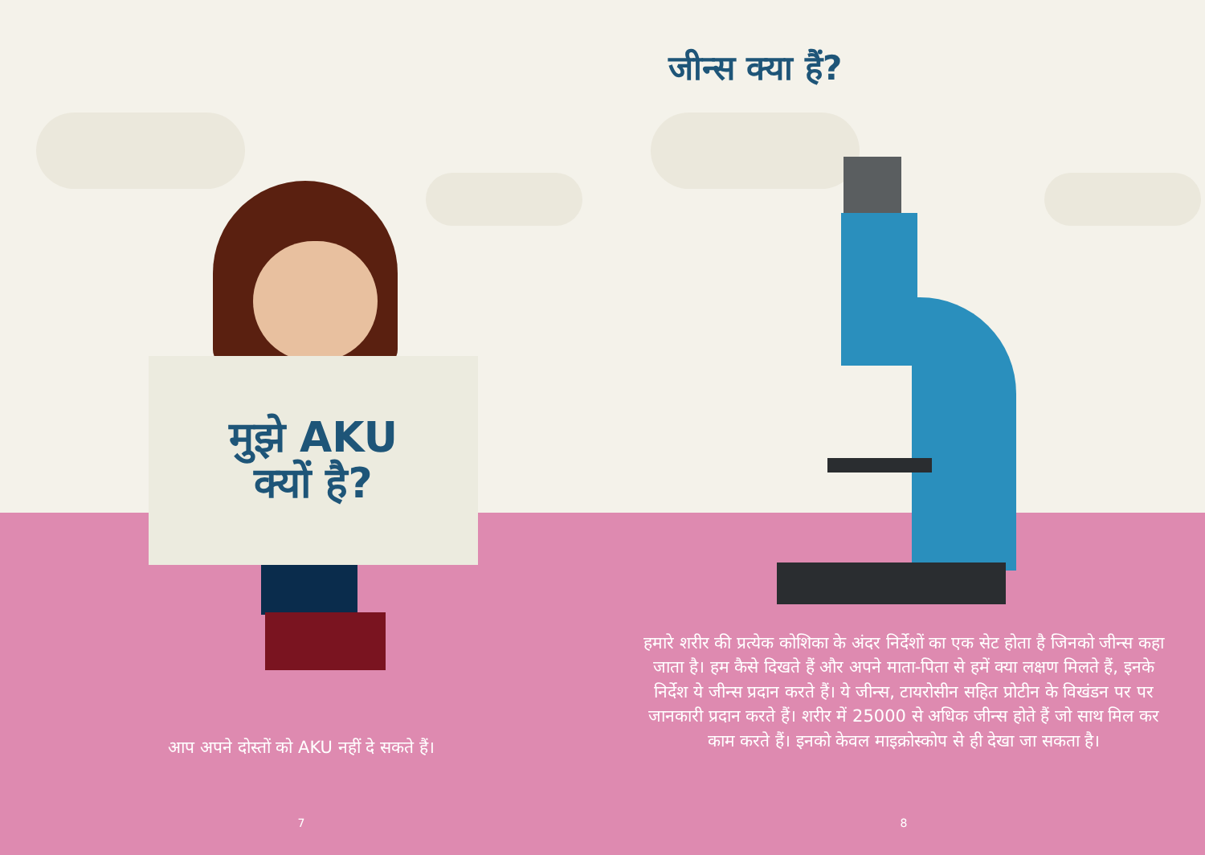मुझे AKU
क्यों है?
आप अपने दोस्तों को AKU नहीं दे सकते हैं।
7
जीन्स क्या हैं?
हमारे शरीर की प्रत्येक कोशिका के अंदर निर्देशों का एक सेट होता है जिनको जीन्स कहा जाता है। हम कैसे दिखते हैं और अपने माता-पिता से हमें क्या लक्षण मिलते हैं, इनके निर्देश ये जीन्स प्रदान करते हैं। ये जीन्स, टायरोसीन सहित प्रोटीन के विखंडन पर पर जानकारी प्रदान करते हैं। शरीर में 25000 से अधिक जीन्स होते हैं जो साथ मिल कर काम करते हैं। इनको केवल माइक्रोस्कोप से ही देखा जा सकता है।
8